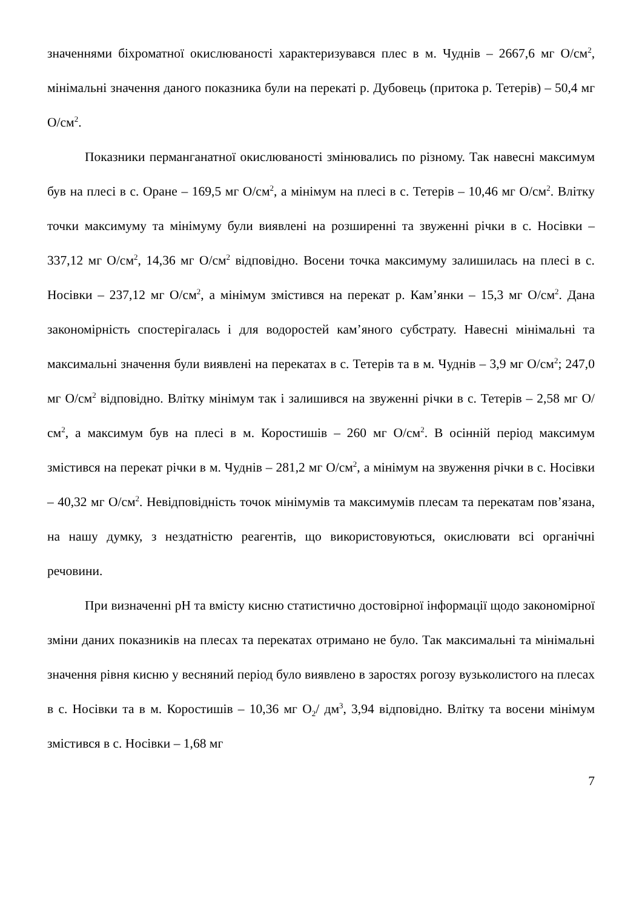значеннями біхроматної окислюваності характеризувався плес в м. Чуднів – 2667,6 мг О/см<sup>2</sup>, мінімальні значення даного показника були на перекаті р. Дубовець (притока р. Тетерів) – 50,4 мг О/см<sup>2</sup>.
Показники перманганатної окислюваності змінювались по різному. Так навесні максимум був на плесі в с. Оране – 169,5 мг О/см<sup>2</sup>, а мінімум на плесі в с. Тетерів – 10,46 мг О/см<sup>2</sup>. Влітку точки максимуму та мінімуму були виявлені на розширенні та звуженні річки в с. Носівки – 337,12 мг О/см<sup>2</sup>, 14,36 мг О/см<sup>2</sup> відповідно. Восени точка максимуму залишилась на плесі в с. Носівки – 237,12 мг О/см<sup>2</sup>, а мінімум змістився на перекат р. Кам’янки – 15,3 мг О/см<sup>2</sup>. Дана закономірність спостерігалась і для водоростей кам’яного субстрату. Навесні мінімальні та максимальні значення були виявлені на перекатах в с. Тетерів та в м. Чуднів – 3,9 мг О/см<sup>2</sup>; 247,0 мг О/см<sup>2</sup> відповідно. Влітку мінімум так і залишився на звуженні річки в с. Тетерів – 2,58 мг О/см<sup>2</sup>, а максимум був на плесі в м. Коростишів – 260 мг О/см<sup>2</sup>. В осінній період максимум змістився на перекат річки в м. Чуднів – 281,2 мг О/см<sup>2</sup>, а мінімум на звуження річки в с. Носівки – 40,32 мг О/см<sup>2</sup>. Невідповідність точок мінімумів та максимумів плесам та перекатам пов’язана, на нашу думку, з нездатністю реагентів, що використовуються, окислювати всі органічні речовини.
При визначенні рН та вмісту кисню статистично достовірної інформації щодо закономірної зміни даних показників на плесах та перекатах отримано не було. Так максимальні та мінімальні значення рівня кисню у весняний період було виявлено в заростях рогозу вузьколистого на плесах в с. Носівки та в м. Коростишів – 10,36 мг О<sub>2</sub>/ дм<sup>3</sup>, 3,94 відповідно. Влітку та восени мінімум змістився в с. Носівки – 1,68 мг
7